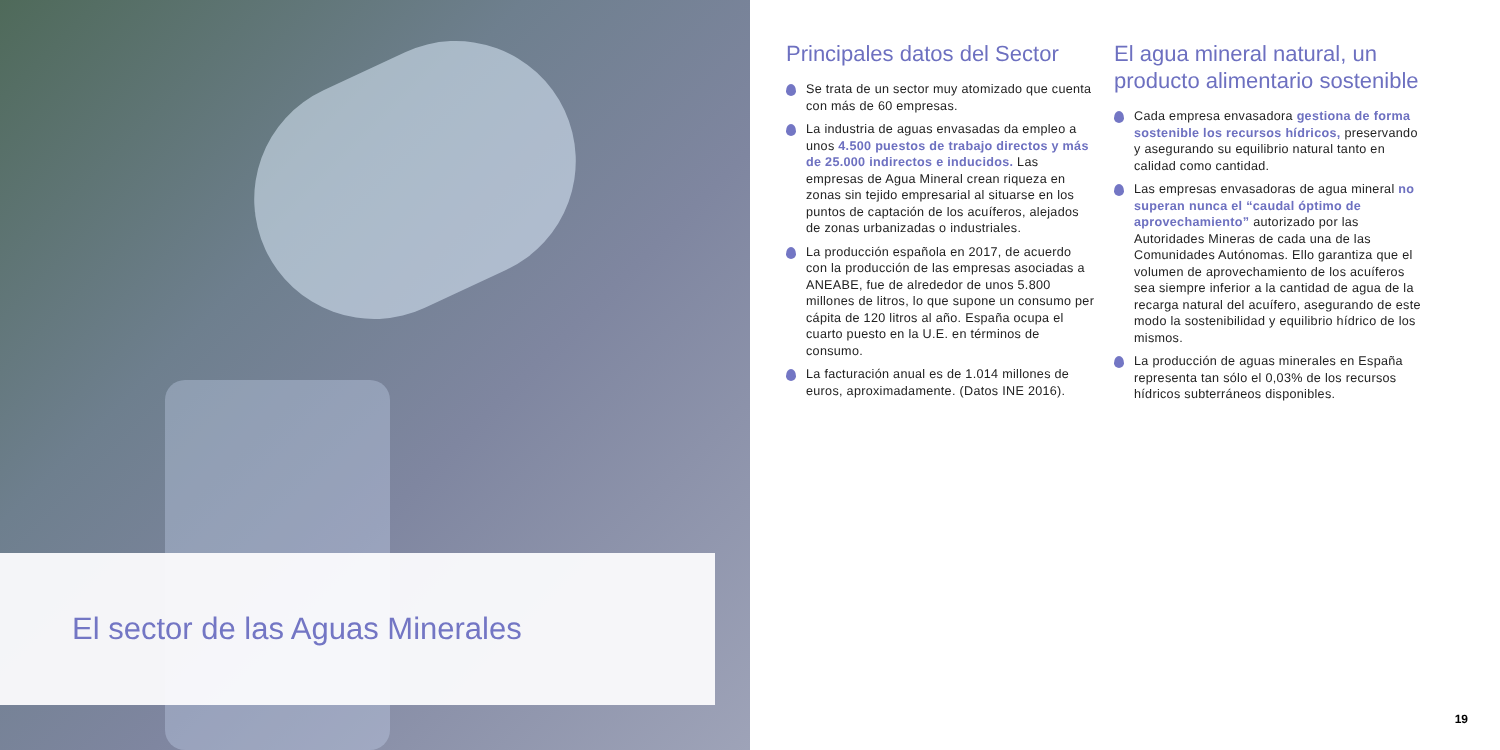El sector de las Aguas Minerales
Principales datos del Sector
Se trata de un sector muy atomizado que cuenta con más de 60 empresas.
La industria de aguas envasadas da empleo a unos 4.500 puestos de trabajo directos y más de 25.000 indirectos e inducidos. Las empresas de Agua Mineral crean riqueza en zonas sin tejido empresarial al situarse en los puntos de captación de los acuíferos, alejados de zonas urbanizadas o industriales.
La producción española en 2017, de acuerdo con la producción de las empresas asociadas a ANEABE, fue de alrededor de unos 5.800 millones de litros, lo que supone un consumo per cápita de 120 litros al año. España ocupa el cuarto puesto en la U.E. en términos de consumo.
La facturación anual es de 1.014 millones de euros, aproximadamente. (Datos INE 2016).
El agua mineral natural, un producto alimentario sostenible
Cada empresa envasadora gestiona de forma sostenible los recursos hídricos, preservando y asegurando su equilibrio natural tanto en calidad como cantidad.
Las empresas envasadoras de agua mineral no superan nunca el “caudal óptimo de aprovechamiento” autorizado por las Autoridades Mineras de cada una de las Comunidades Autónomas. Ello garantiza que el volumen de aprovechamiento de los acuíferos sea siempre inferior a la cantidad de agua de la recarga natural del acuífero, asegurando de este modo la sostenibilidad y equilibrio hídrico de los mismos.
La producción de aguas minerales en España representa tan sólo el 0,03% de los recursos hídricos subterráneos disponibles.
19